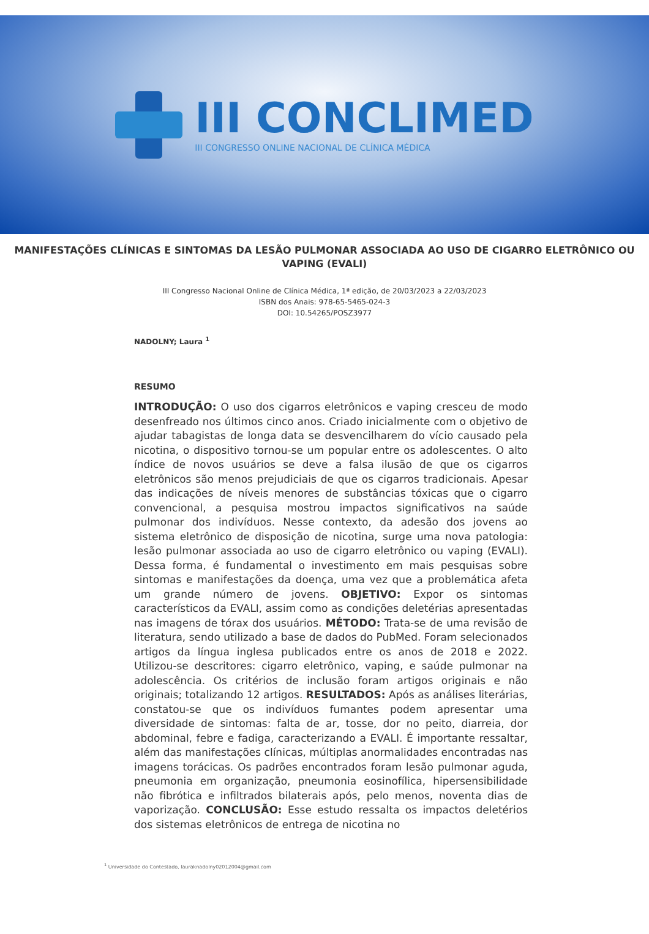III CONCLIMED
III CONGRESSO ONLINE NACIONAL DE CLÍNICA MÉDICA
MANIFESTAÇÕES CLÍNICAS E SINTOMAS DA LESÃO PULMONAR ASSOCIADA AO USO DE CIGARRO ELETRÔNICO OU VAPING (EVALI)
III Congresso Nacional Online de Clínica Médica, 1ª edição, de 20/03/2023 a 22/03/2023
ISBN dos Anais: 978-65-5465-024-3
DOI: 10.54265/POSZ3977
NADOLNY; Laura <sup>1</sup>
RESUMO
INTRODUÇÃO: O uso dos cigarros eletrônicos e vaping cresceu de modo desenfreado nos últimos cinco anos. Criado inicialmente com o objetivo de ajudar tabagistas de longa data se desvencilharem do vício causado pela nicotina, o dispositivo tornou-se um popular entre os adolescentes. O alto índice de novos usuários se deve a falsa ilusão de que os cigarros eletrônicos são menos prejudiciais de que os cigarros tradicionais. Apesar das indicações de níveis menores de substâncias tóxicas que o cigarro convencional, a pesquisa mostrou impactos significativos na saúde pulmonar dos indivíduos. Nesse contexto, da adesão dos jovens ao sistema eletrônico de disposição de nicotina, surge uma nova patologia: lesão pulmonar associada ao uso de cigarro eletrônico ou vaping (EVALI). Dessa forma, é fundamental o investimento em mais pesquisas sobre sintomas e manifestações da doença, uma vez que a problemática afeta um grande número de jovens. OBJETIVO: Expor os sintomas característicos da EVALI, assim como as condições deletérias apresentadas nas imagens de tórax dos usuários. MÉTODO: Trata-se de uma revisão de literatura, sendo utilizado a base de dados do PubMed. Foram selecionados artigos da língua inglesa publicados entre os anos de 2018 e 2022. Utilizou-se descritores: cigarro eletrônico, vaping, e saúde pulmonar na adolescência. Os critérios de inclusão foram artigos originais e não originais; totalizando 12 artigos. RESULTADOS: Após as análises literárias, constatou-se que os indivíduos fumantes podem apresentar uma diversidade de sintomas: falta de ar, tosse, dor no peito, diarreia, dor abdominal, febre e fadiga, caracterizando a EVALI. É importante ressaltar, além das manifestações clínicas, múltiplas anormalidades encontradas nas imagens torácicas. Os padrões encontrados foram lesão pulmonar aguda, pneumonia em organização, pneumonia eosinofílica, hipersensibilidade não fibrótica e infiltrados bilaterais após, pelo menos, noventa dias de vaporização. CONCLUSÃO: Esse estudo ressalta os impactos deletérios dos sistemas eletrônicos de entrega de nicotina no
<sup>1</sup> Universidade do Contestado, lauraknadolny02012004@gmail.com